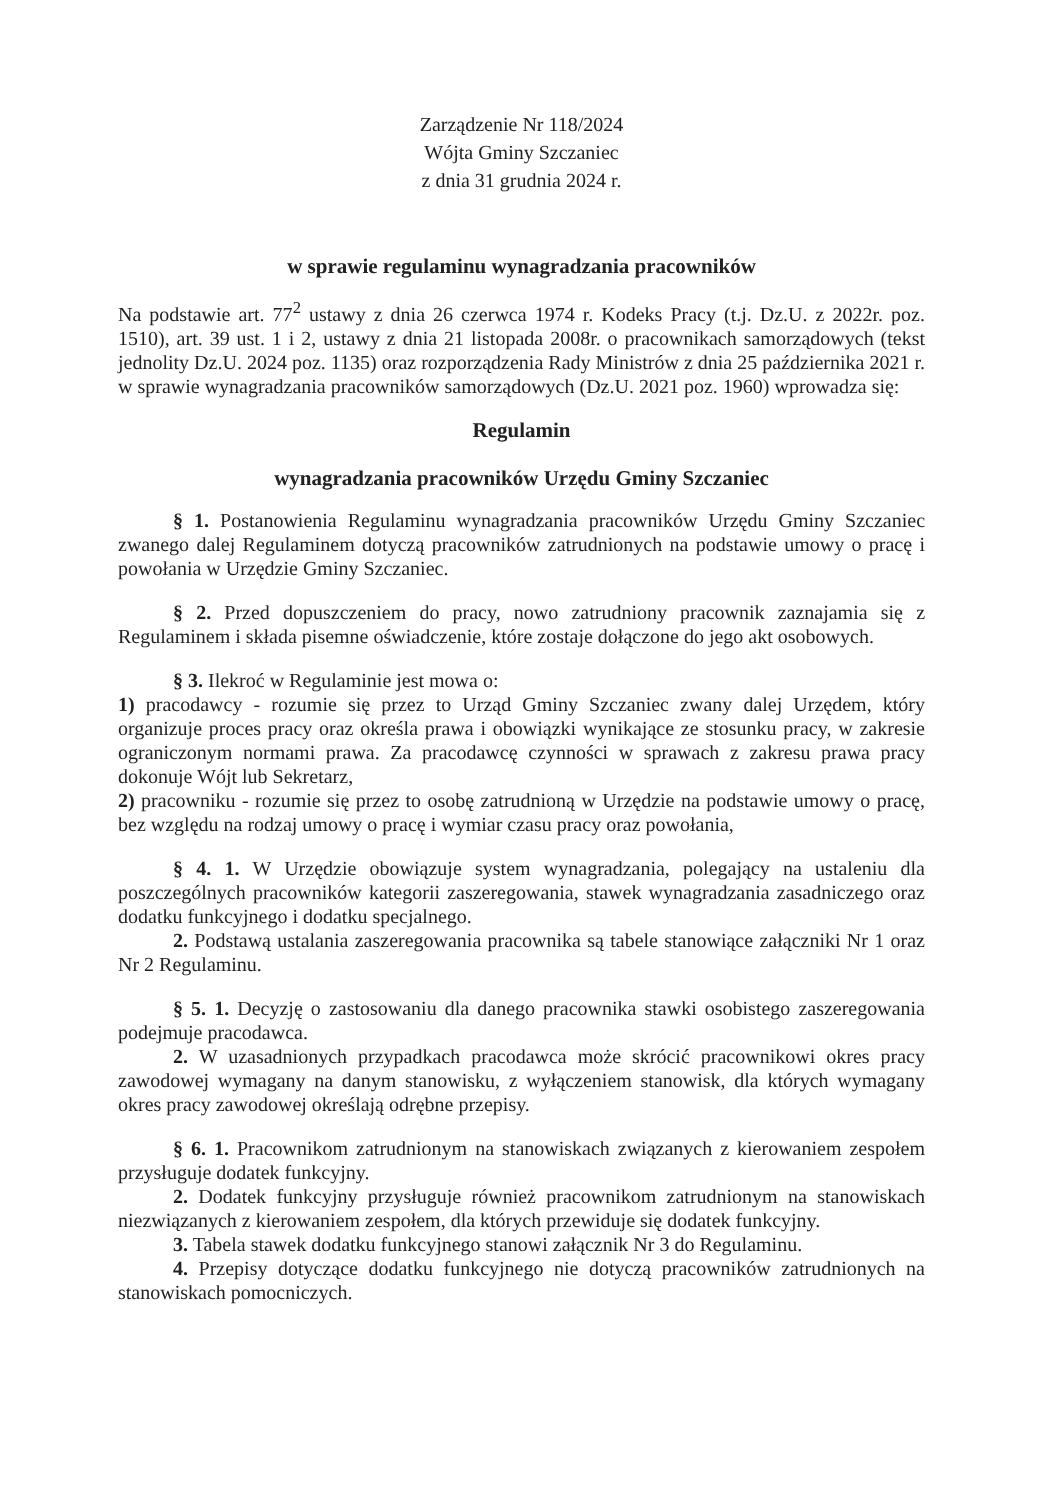Zarządzenie Nr 118/2024
Wójta Gminy Szczaniec
z dnia 31 grudnia 2024 r.
w sprawie regulaminu wynagradzania pracowników
Na podstawie art. 77<sup>2</sup> ustawy z dnia 26 czerwca 1974 r. Kodeks Pracy (t.j. Dz.U. z 2022r. poz. 1510), art. 39 ust. 1 i 2, ustawy z dnia 21 listopada 2008r. o pracownikach samorządowych (tekst jednolity Dz.U. 2024 poz. 1135) oraz rozporządzenia Rady Ministrów z dnia 25 października 2021 r. w sprawie wynagradzania pracowników samorządowych (Dz.U. 2021 poz. 1960) wprowadza się:
Regulamin
wynagradzania pracowników Urzędu Gminy Szczaniec
§ 1. Postanowienia Regulaminu wynagradzania pracowników Urzędu Gminy Szczaniec zwanego dalej Regulaminem dotyczą pracowników zatrudnionych na podstawie umowy o pracę i powołania w Urzędzie Gminy Szczaniec.
§ 2. Przed dopuszczeniem do pracy, nowo zatrudniony pracownik zaznajamia się z Regulaminem i składa pisemne oświadczenie, które zostaje dołączone do jego akt osobowych.
§ 3. Ilekroć w Regulaminie jest mowa o:
1) pracodawcy - rozumie się przez to Urząd Gminy Szczaniec zwany dalej Urzędem, który organizuje proces pracy oraz określa prawa i obowiązki wynikające ze stosunku pracy, w zakresie ograniczonym normami prawa. Za pracodawcę czynności w sprawach z zakresu prawa pracy dokonuje Wójt lub Sekretarz,
2) pracowniku - rozumie się przez to osobę zatrudnioną w Urzędzie na podstawie umowy o pracę, bez względu na rodzaj umowy o pracę i wymiar czasu pracy oraz powołania,
§ 4. 1. W Urzędzie obowiązuje system wynagradzania, polegający na ustaleniu dla poszczególnych pracowników kategorii zaszeregowania, stawek wynagradzania zasadniczego oraz dodatku funkcyjnego i dodatku specjalnego.
2. Podstawą ustalania zaszeregowania pracownika są tabele stanowiące załączniki Nr 1 oraz Nr 2 Regulaminu.
§ 5. 1. Decyzję o zastosowaniu dla danego pracownika stawki osobistego zaszeregowania podejmuje pracodawca.
2. W uzasadnionych przypadkach pracodawca może skrócić pracownikowi okres pracy zawodowej wymagany na danym stanowisku, z wyłączeniem stanowisk, dla których wymagany okres pracy zawodowej określają odrębne przepisy.
§ 6. 1. Pracownikom zatrudnionym na stanowiskach związanych z kierowaniem zespołem przysługuje dodatek funkcyjny.
2. Dodatek funkcyjny przysługuje również pracownikom zatrudnionym na stanowiskach niezwiązanych z kierowaniem zespołem, dla których przewiduje się dodatek funkcyjny.
3. Tabela stawek dodatku funkcyjnego stanowi załącznik Nr 3 do Regulaminu.
4. Przepisy dotyczące dodatku funkcyjnego nie dotyczą pracowników zatrudnionych na stanowiskach pomocniczych.